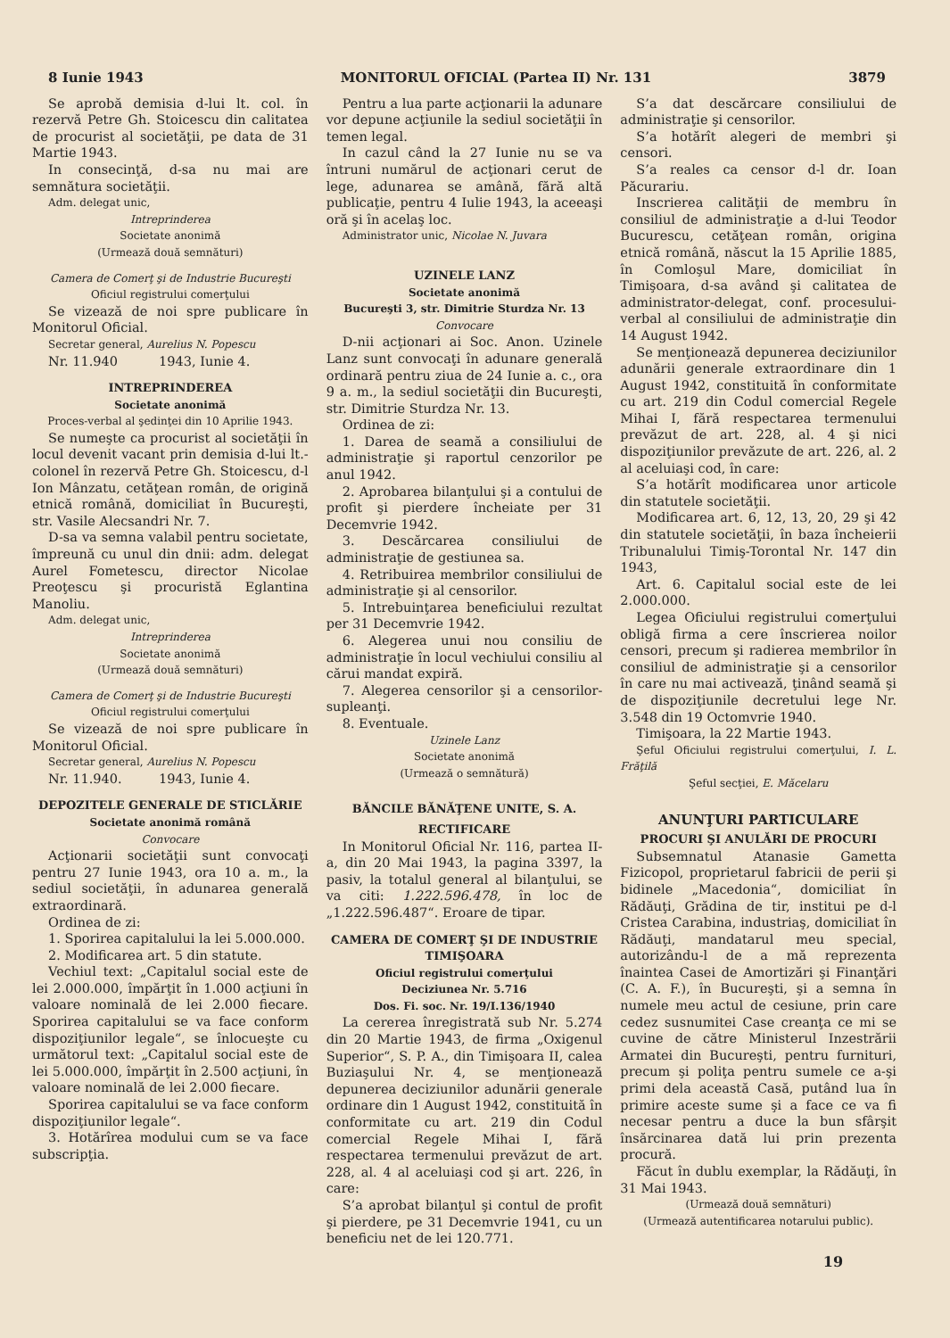8 Iunie 1943 MONITORUL OFICIAL (Partea II) Nr. 131 3879
Se aprobă demisia d-lui lt. col. în rezervă Petre Gh. Stoicescu din calitatea de procurist al societăţii, pe data de 31 Martie 1943.
In consecinţă, d-sa nu mai are semnătura societăţii.
Adm. delegat unic,
Intreprinderea
Societate anonimă
(Urmează două semnături)
Camera de Comerţ şi de Industrie Bucureşti
Oficiul registrului comerţului
Se vizează de noi spre publicare în Monitorul Oficial.
Secretar general, Aurelius N. Popescu
Nr. 11.940 1943, Iunie 4.
INTREPRINDEREA
Societate anonimă
Proces-verbal al şedinţei din 10 Aprilie 1943.
Se numeşte ca procurist al societăţii în locul devenit vacant prin demisia d-lui lt.-colonel în rezervă Petre Gh. Stoicescu, d-l Ion Mânzatu, cetăţean român, de origină etnică română, domiciliat în Bucureşti, str. Vasile Alecsandri Nr. 7.
D-sa va semna valabil pentru societate, împreună cu unul din dnii: adm. delegat Aurel Fometescu, director Nicolae Preoţescu şi procuristă Eglantina Manoliu.
Adm. delegat unic,
Intreprinderea
Societate anonimă
(Urmează două semnături)
Camera de Comerţ şi de Industrie Bucureşti
Oficiul registrului comerţului
Se vizează de noi spre publicare în Monitorul Oficial.
Secretar general, Aurelius N. Popescu
Nr. 11.940. 1943, Iunie 4.
DEPOZITELE GENERALE DE STICLĂRIE
Societate anonimă română
Convocare
Acţionarii societăţii sunt convocaţi pentru 27 Iunie 1943, ora 10 a. m., la sediul societăţii, în adunarea generală extraordinară.
Ordinea de zi:
1. Sporirea capitalului la lei 5.000.000.
2. Modificarea art. 5 din statute.
Vechiul text: „Capitalul social este de lei 2.000.000, împărţit în 1.000 acţiuni în valoare nominală de lei 2.000 fiecare. Sporirea capitalului se va face conform dispoziţiunilor legale“, se înlocueşte cu următorul text: „Capitalul social este de lei 5.000.000, împărţit în 2.500 acţiuni, în valoare nominală de lei 2.000 fiecare.
Sporirea capitalului se va face conform dispoziţiunilor legale“.
3. Hotărîrea modului cum se va face subscripţia.
Pentru a lua parte acţionarii la adunare vor depune acţiunile la sediul societăţii în temen legal.
In cazul când la 27 Iunie nu se va întruni numărul de acţionari cerut de lege, adunarea se amână, fără altă publicaţie, pentru 4 Iulie 1943, la aceeaşi oră şi în acelaş loc.
Administrator unic, Nicolae N. Juvara
UZINELE LANZ
Societate anonimă
Bucureşti 3, str. Dimitrie Sturdza Nr. 13
Convocare
D-nii acţionari ai Soc. Anon. Uzinele Lanz sunt convocaţi în adunare generală ordinară pentru ziua de 24 Iunie a. c., ora 9 a. m., la sediul societăţii din Bucureşti, str. Dimitrie Sturdza Nr. 13.
Ordinea de zi:
1. Darea de seamă a consiliului de administraţie şi raportul cenzorilor pe anul 1942.
2. Aprobarea bilanţului şi a contului de profit şi pierdere încheiate per 31 Decemvrie 1942.
3. Descărcarea consiliului de administraţie de gestiunea sa.
4. Retribuirea membrilor consiliului de administraţie şi al censorilor.
5. Intrebuinţarea beneficiului rezultat per 31 Decemvrie 1942.
6. Alegerea unui nou consiliu de administraţie în locul vechiului consiliu al cărui mandat expiră.
7. Alegerea censorilor şi a censorilor-supleanţi.
8. Eventuale.
Uzinele Lanz
Societate anonimă
(Urmează o semnătură)
BĂNCILE BĂNĂŢENE UNITE, S. A.
RECTIFICARE
In Monitorul Oficial Nr. 116, partea II-a, din 20 Mai 1943, la pagina 3397, la pasiv, la totalul general al bilanţului, se va citi: 1.222.596.478, în loc de „1.222.596.487“. Eroare de tipar.
CAMERA DE COMERŢ ŞI DE INDUSTRIE TIMIŞOARA
Oficiul registrului comerţului
Deciziunea Nr. 5.716
Dos. Fi. soc. Nr. 19/I.136/1940
La cererea înregistrată sub Nr. 5.274 din 20 Martie 1943, de firma „Oxigenul Superior“, S. P. A., din Timişoara II, calea Buziaşului Nr. 4, se menţionează depunerea deciziunilor adunării generale ordinare din 1 August 1942, constituită în conformitate cu art. 219 din Codul comercial Regele Mihai I, fără respectarea termenului prevăzut de art. 228, al. 4 al aceluiaşi cod şi art. 226, în care:
S’a aprobat bilanţul şi contul de profit şi pierdere, pe 31 Decemvrie 1941, cu un beneficiu net de lei 120.771.
S’a dat descărcare consiliului de administraţie şi censorilor.
S’a hotărît alegeri de membri şi censori.
S’a reales ca censor d-l dr. Ioan Păcurariu.
Inscrierea calităţii de membru în consiliul de administraţie a d-lui Teodor Bucurescu, cetăţean român, origina etnică română, născut la 15 Aprilie 1885, în Comloşul Mare, domiciliat în Timişoara, d-sa având şi calitatea de administrator-delegat, conf. procesului-verbal al consiliului de administraţie din 14 August 1942.
Se menţionează depunerea deciziunilor adunării generale extraordinare din 1 August 1942, constituită în conformitate cu art. 219 din Codul comercial Regele Mihai I, fără respectarea termenului prevăzut de art. 228, al. 4 şi nici dispoziţiunilor prevăzute de art. 226, al. 2 al aceluiaşi cod, în care:
S’a hotărît modificarea unor articole din statutele societăţii.
Modificarea art. 6, 12, 13, 20, 29 şi 42 din statutele societăţii, în baza încheierii Tribunalului Timiş-Torontal Nr. 147 din 1943,
Art. 6. Capitalul social este de lei 2.000.000.
Legea Oficiului registrului comerţului obligă firma a cere înscrierea noilor censori, precum şi radierea membrilor în consiliul de administraţie şi a censorilor în care nu mai activează, ţinând seamă şi de dispoziţiunile decretului lege Nr. 3.548 din 19 Octomvrie 1940.
Timişoara, la 22 Martie 1943.
Şeful Oficiului registrului comerţului, I. L. Frăţilă
Şeful secţiei, E. Măcelaru
ANUNŢURI PARTICULARE
PROCURI ŞI ANULĂRI DE PROCURI
Subsemnatul Atanasie Gametta Fizicopol, proprietarul fabricii de perii şi bidinele „Macedonia“, domiciliat în Rădăuţi, Grădina de tir, institui pe d-l Cristea Carabina, industriaş, domiciliat în Rădăuţi, mandatarul meu special, autorizându-l de a mă reprezenta înaintea Casei de Amortizări şi Finanţări (C. A. F.), în Bucureşti, şi a semna în numele meu actul de cesiune, prin care cedez susnumitei Case creanţa ce mi se cuvine de către Ministerul Inzestrării Armatei din Bucureşti, pentru furnituri, precum şi poliţa pentru sumele ce a-şi primi dela această Casă, putând lua în primire aceste sume şi a face ce va fi necesar pentru a duce la bun sfârşit însărcinarea dată lui prin prezenta procură.
Făcut în dublu exemplar, la Rădăuţi, în 31 Mai 1943.
(Urmează două semnături)
(Urmează autentificarea notarului public).
19